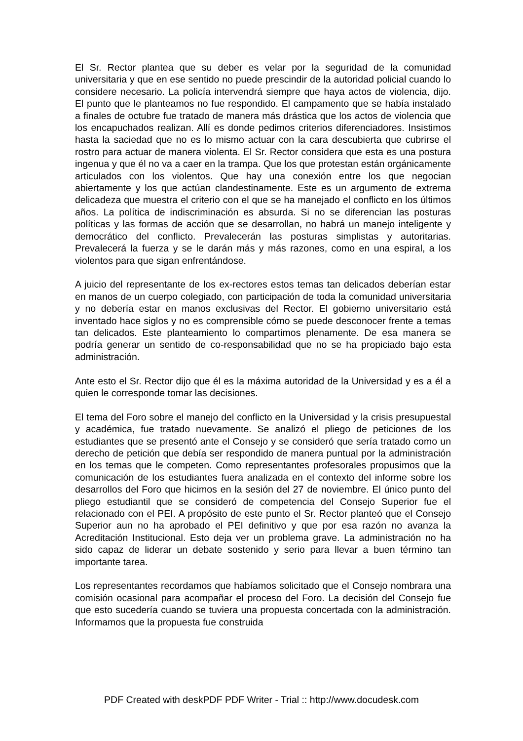El Sr. Rector plantea que su deber es velar por la seguridad de la comunidad universitaria y que en ese sentido no puede prescindir de la autoridad policial cuando lo considere necesario. La policía intervendrá siempre que haya actos de violencia, dijo. El punto que le planteamos no fue respondido. El campamento que se había instalado a finales de octubre fue tratado de manera más drástica que los actos de violencia que los encapuchados realizan. Allí es donde pedimos criterios diferenciadores. Insistimos hasta la saciedad que no es lo mismo actuar con la cara descubierta que cubrirse el rostro para actuar de manera violenta. El Sr. Rector considera que esta es una postura ingenua y que él no va a caer en la trampa. Que los que protestan están orgánicamente articulados con los violentos. Que hay una conexión entre los que negocian abiertamente y los que actúan clandestinamente. Este es un argumento de extrema delicadeza que muestra el criterio con el que se ha manejado el conflicto en los últimos años. La política de indiscriminación es absurda. Si no se diferencian las posturas políticas y las formas de acción que se desarrollan, no habrá un manejo inteligente y democrático del conflicto. Prevalecerán las posturas simplistas y autoritarias. Prevalecerá la fuerza y se le darán más y más razones, como en una espiral, a los violentos para que sigan enfrentándose.
A juicio del representante de los ex-rectores estos temas tan delicados deberían estar en manos de un cuerpo colegiado, con participación de toda la comunidad universitaria y no debería estar en manos exclusivas del Rector. El gobierno universitario está inventado hace siglos y no es comprensible cómo se puede desconocer frente a temas tan delicados. Este planteamiento lo compartimos plenamente. De esa manera se podría generar un sentido de co-responsabilidad que no se ha propiciado bajo esta administración.
Ante esto el Sr. Rector dijo que él es la máxima autoridad de la Universidad y es a él a quien le corresponde tomar las decisiones.
El tema del Foro sobre el manejo del conflicto en la Universidad y la crisis presupuestal y académica, fue tratado nuevamente. Se analizó el pliego de peticiones de los estudiantes que se presentó ante el Consejo y se consideró que sería tratado como un derecho de petición que debía ser respondido de manera puntual por la administración en los temas que le competen. Como representantes profesorales propusimos que la comunicación de los estudiantes fuera analizada en el contexto del informe sobre los desarrollos del Foro que hicimos en la sesión del 27 de noviembre. El único punto del pliego estudiantil que se consideró de competencia del Consejo Superior fue el relacionado con el PEI. A propósito de este punto el Sr. Rector planteó que el Consejo Superior aun no ha aprobado el PEI definitivo y que por esa razón no avanza la Acreditación Institucional. Esto deja ver un problema grave. La administración no ha sido capaz de liderar un debate sostenido y serio para llevar a buen término tan importante tarea.
Los representantes recordamos que habíamos solicitado que el Consejo nombrara una comisión ocasional para acompañar el proceso del Foro. La decisión del Consejo fue que esto sucedería cuando se tuviera una propuesta concertada con la administración. Informamos que la propuesta fue construida
PDF Created with deskPDF PDF Writer - Trial :: http://www.docudesk.com